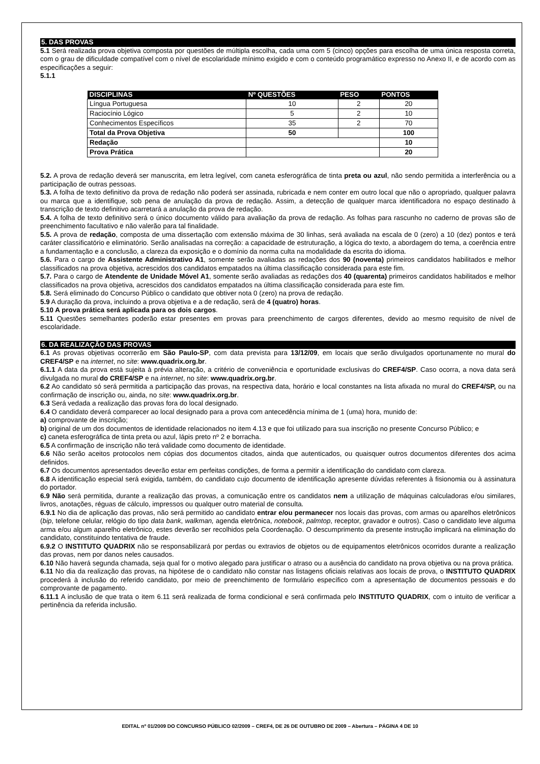5. DAS PROVAS
5.1 Será realizada prova objetiva composta por questões de múltipla escolha, cada uma com 5 (cinco) opções para escolha de uma única resposta correta, com o grau de dificuldade compatível com o nível de escolaridade mínimo exigido e com o conteúdo programático expresso no Anexo II, e de acordo com as especificações a seguir:
5.1.1
| DISCIPLINAS | Nº QUESTÕES | PESO | PONTOS |
| --- | --- | --- | --- |
| Língua Portuguesa | 10 | 2 | 20 |
| Raciocínio Lógico | 5 | 2 | 10 |
| Conhecimentos Específicos | 35 | 2 | 70 |
| Total da Prova Objetiva | 50 | | 100 |
| Redação | | | 10 |
| Prova Prática | | | 20 |
5.2. A prova de redação deverá ser manuscrita, em letra legível, com caneta esferográfica de tinta preta ou azul, não sendo permitida a interferência ou a participação de outras pessoas.
5.3. A folha de texto definitivo da prova de redação não poderá ser assinada, rubricada e nem conter em outro local que não o apropriado, qualquer palavra ou marca que a identifique, sob pena de anulação da prova de redação. Assim, a detecção de qualquer marca identificadora no espaço destinado à transcrição de texto definitivo acarretará a anulação da prova de redação.
5.4. A folha de texto definitivo será o único documento válido para avaliação da prova de redação. As folhas para rascunho no caderno de provas são de preenchimento facultativo e não valerão para tal finalidade.
5.5. A prova de redação, composta de uma dissertação com extensão máxima de 30 linhas, será avaliada na escala de 0 (zero) a 10 (dez) pontos e terá caráter classificatório e eliminatório. Serão analisadas na correção: a capacidade de estruturação, a lógica do texto, a abordagem do tema, a coerência entre a fundamentação e a conclusão, a clareza da exposição e o domínio da norma culta na modalidade da escrita do idioma.
5.6. Para o cargo de Assistente Administrativo A1, somente serão avaliadas as redações dos 90 (noventa) primeiros candidatos habilitados e melhor classificados na prova objetiva, acrescidos dos candidatos empatados na última classificação considerada para este fim.
5.7. Para o cargo de Atendente de Unidade Móvel A1, somente serão avaliadas as redações dos 40 (quarenta) primeiros candidatos habilitados e melhor classificados na prova objetiva, acrescidos dos candidatos empatados na última classificação considerada para este fim.
5.8. Será eliminado do Concurso Público o candidato que obtiver nota 0 (zero) na prova de redação.
5.9 A duração da prova, incluindo a prova objetiva e a de redação, será de 4 (quatro) horas.
5.10 A prova prática será aplicada para os dois cargos.
5.11 Questões semelhantes poderão estar presentes em provas para preenchimento de cargos diferentes, devido ao mesmo requisito de nível de escolaridade.
6. DA REALIZAÇÃO DAS PROVAS
6.1 As provas objetivas ocorrerão em São Paulo-SP, com data prevista para 13/12/09, em locais que serão divulgados oportunamente no mural do CREF4/SP e na internet, no site: www.quadrix.org.br.
6.1.1 A data da prova está sujeita à prévia alteração, a critério de conveniência e oportunidade exclusivas do CREF4/SP. Caso ocorra, a nova data será divulgada no mural do CREF4/SP e na internet, no site: www.quadrix.org.br.
6.2 Ao candidato só será permitida a participação das provas, na respectiva data, horário e local constantes na lista afixada no mural do CREF4/SP, ou na confirmação de inscrição ou, ainda, no site: www.quadrix.org.br.
6.3 Será vedada a realização das provas fora do local designado.
6.4 O candidato deverá comparecer ao local designado para a prova com antecedência mínima de 1 (uma) hora, munido de:
a) comprovante de inscrição;
b) original de um dos documentos de identidade relacionados no item 4.13 e que foi utilizado para sua inscrição no presente Concurso Público; e
c) caneta esferográfica de tinta preta ou azul, lápis preto nº 2 e borracha.
6.5 A confirmação de inscrição não terá validade como documento de identidade.
6.6 Não serão aceitos protocolos nem cópias dos documentos citados, ainda que autenticados, ou quaisquer outros documentos diferentes dos acima definidos.
6.7 Os documentos apresentados deverão estar em perfeitas condições, de forma a permitir a identificação do candidato com clareza.
6.8 A identificação especial será exigida, também, do candidato cujo documento de identificação apresente dúvidas referentes à fisionomia ou à assinatura do portador.
6.9 Não será permitida, durante a realização das provas, a comunicação entre os candidatos nem a utilização de máquinas calculadoras e/ou similares, livros, anotações, réguas de cálculo, impressos ou qualquer outro material de consulta.
6.9.1 No dia de aplicação das provas, não será permitido ao candidato entrar e/ou permanecer nos locais das provas, com armas ou aparelhos eletrônicos (bip, telefone celular, relógio do tipo data bank, walkman, agenda eletrônica, notebook, palmtop, receptor, gravador e outros). Caso o candidato leve alguma arma e/ou algum aparelho eletrônico, estes deverão ser recolhidos pela Coordenação. O descumprimento da presente instrução implicará na eliminação do candidato, constituindo tentativa de fraude.
6.9.2 O INSTITUTO QUADRIX não se responsabilizará por perdas ou extravios de objetos ou de equipamentos eletrônicos ocorridos durante a realização das provas, nem por danos neles causados.
6.10 Não haverá segunda chamada, seja qual for o motivo alegado para justificar o atraso ou a ausência do candidato na prova objetiva ou na prova prática.
6.11 No dia da realização das provas, na hipótese de o candidato não constar nas listagens oficiais relativas aos locais de prova, o INSTITUTO QUADRIX procederá à inclusão do referido candidato, por meio de preenchimento de formulário específico com a apresentação de documentos pessoais e do comprovante de pagamento.
6.11.1 A inclusão de que trata o item 6.11 será realizada de forma condicional e será confirmada pelo INSTITUTO QUADRIX, com o intuito de verificar a pertinência da referida inclusão.
EDITAL nº 01/2009 DO CONCURSO PÚBLICO 02/2009 – CREF4, DE 26 DE OUTUBRO DE 2009 – Abertura – PÁGINA 4 DE 10